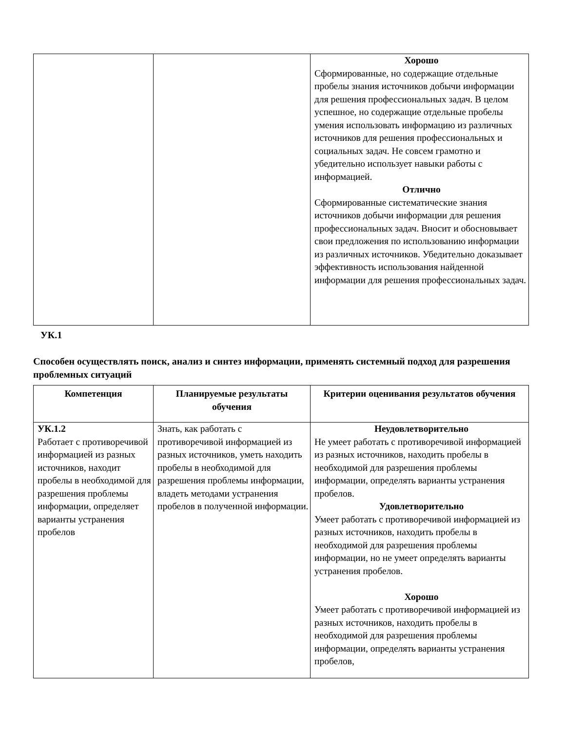| | | Хорошо Сформированные, но содержащие отдельные пробелы знания источников добычи информации для решения профессиональных задач. В целом успешное, но содержащие отдельные пробелы умения использовать информацию из различных источников для решения профессиональных и социальных задач. Не совсем грамотно и убедительно использует навыки работы с информацией. Отлично Сформированные систематические знания источников добычи информации для решения профессиональных задач. Вносит и обосновывает свои предложения по использованию информации из различных источников. Убедительно доказывает эффективность использования найденной информации для решения профессиональных задач. |
УК.1
Способен осуществлять поиск, анализ и синтез информации, применять системный подход для разрешения проблемных ситуаций
| Компетенция | Планируемые результаты обучения | Критерии оценивания результатов обучения |
| --- | --- | --- |
| УК.1.2 Работает с противоречивой информацией из разных источников, находит пробелы в необходимой для разрешения проблемы информации, определяет варианты устранения пробелов | Знать, как работать с противоречивой информацией из разных источников, уметь находить пробелы в необходимой для разрешения проблемы информации, владеть методами устранения пробелов в полученной информации. | Неудовлетворительно Не умеет работать с противоречивой информацией из разных источников, находить пробелы в необходимой для разрешения проблемы информации, определять варианты устранения пробелов. Удовлетворительно Умеет работать с противоречивой информацией из разных источников, находить пробелы в необходимой для разрешения проблемы информации, но не умеет определять варианты устранения пробелов. Хорошо Умеет работать с противоречивой информацией из разных источников, находить пробелы в необходимой для разрешения проблемы информации, определять варианты устранения пробелов, |